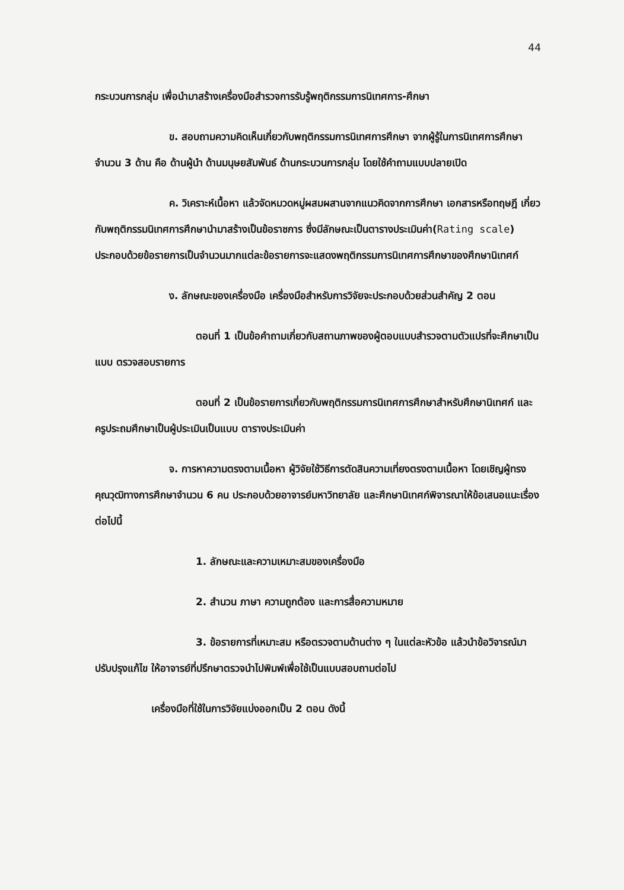44
กระบวนการกลุ่ม เพื่อนำมาสร้างเครื่องมือสำรวจการรับรู้พฤติกรรมการนิเทศการ-ศึกษา
ข. สอบถามความคิดเห็นเกี่ยวกับพฤติกรรมการนิเทศการศึกษา จากผู้รู้ในการนิเทศการศึกษา จำนวน 3 ด้าน คือ ด้านผู้นำ ด้านมนุษยสัมพันธ์ ด้านกระบวนการกลุ่ม โดยใช้คำถามแบบปลายเปิด
ค. วิเคราะห์เนื้อหา แล้วจัดหมวดหมู่ผสมผสานจากแนวคิดจากการศึกษา เอกสารหรือทฤษฎี เกี่ยวกับพฤติกรรมนิเทศการศึกษานำมาสร้างเป็นข้อราชการ ซึ่งมีลักษณะเป็นตารางประเมินค่า(Rating scale) ประกอบด้วยข้อรายการเป็นจำนวนมากแต่ละข้อรายการจะแสดงพฤติกรรมการนิเทศการศึกษาของศึกษานิเทศก์
ง. ลักษณะของเครื่องมือ เครื่องมือสำหรับการวิจัยจะประกอบด้วยส่วนสำคัญ 2 ตอน
ตอนที่ 1 เป็นข้อคำถามเกี่ยวกับสถานภาพของผู้ตอบแบบสำรวจตามตัวแปรที่จะศึกษาเป็นแบบ ตรวจสอบรายการ
ตอนที่ 2 เป็นข้อรายการเกี่ยวกับพฤติกรรมการนิเทศการศึกษาสำหรับศึกษานิเทศก์ และครูประถมศึกษาเป็นผู้ประเมินเป็นแบบ ตารางประเมินค่า
จ. การหาความตรงตามเนื้อหา ผู้วิจัยใช้วิธีการตัดสินความเที่ยงตรงตามเนื้อหา โดยเชิญผู้ทรงคุณวุฒิทางการศึกษาจำนวน 6 คน ประกอบด้วยอาจารย์มหาวิทยาลัย และศึกษานิเทศก์พิจารณาให้ข้อเสนอแนะเรื่องต่อไปนี้
1. ลักษณะและความเหมาะสมของเครื่องมือ
2. สำนวน ภาษา ความถูกต้อง และการสื่อความหมาย
3. ข้อรายการที่เหมาะสม หรือตรวจตามด้านต่าง ๆ ในแต่ละหัวข้อ แล้วนำข้อวิจารณ์มาปรับปรุงแก้ไข ให้อาจารย์ที่ปรึกษาตรวจนำไปพิมพ์เพื่อใช้เป็นแบบสอบถามต่อไป
เครื่องมือที่ใช้ในการวิจัยแบ่งออกเป็น 2 ตอน ดังนี้